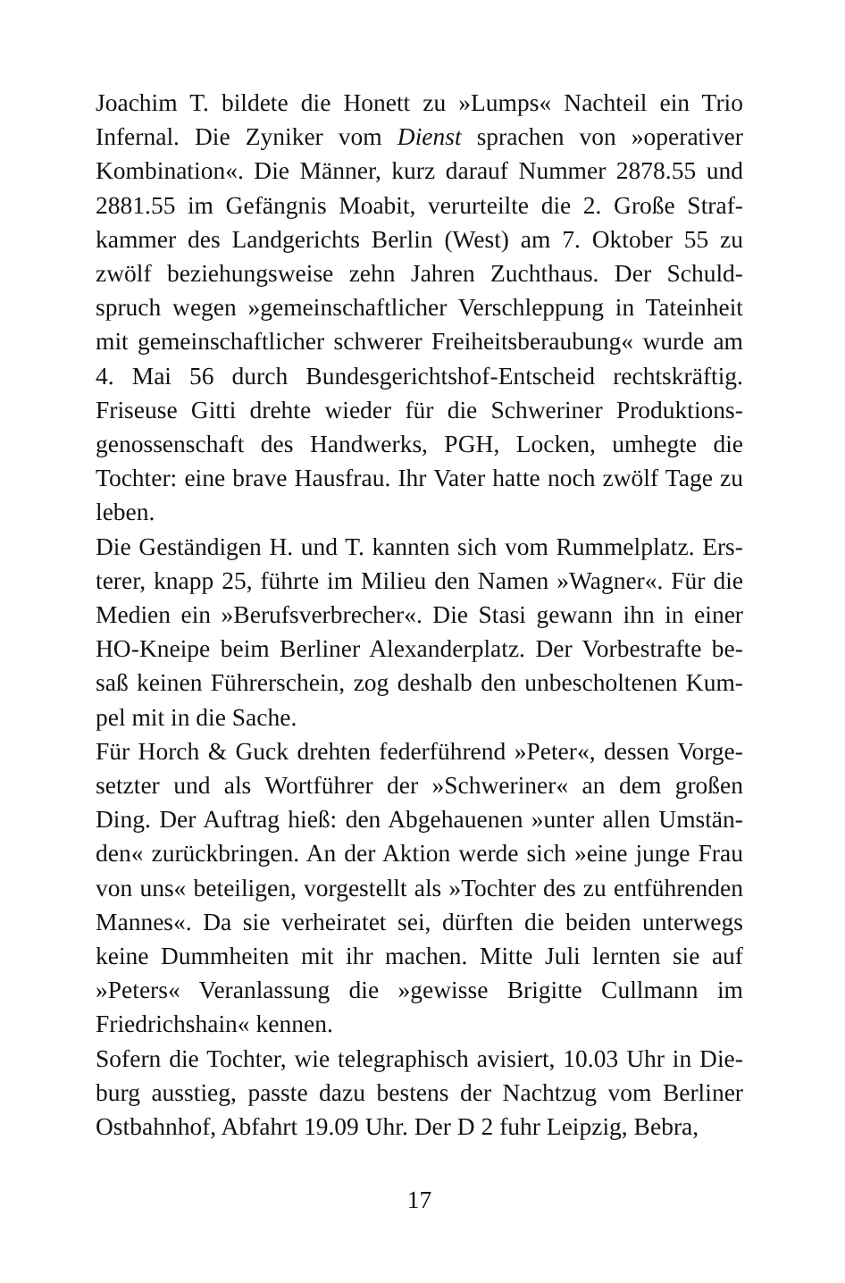Joachim T. bildete die Honett zu »Lumps« Nachteil ein Trio Infernal. Die Zyniker vom Dienst sprachen von »operativer Kombination«. Die Männer, kurz darauf Nummer 2878.55 und 2881.55 im Gefängnis Moabit, verurteilte die 2. Große Straf­kammer des Landgerichts Berlin (West) am 7. Oktober 55 zu zwölf beziehungsweise zehn Jahren Zuchthaus. Der Schuld­spruch wegen »gemeinschaftlicher Verschleppung in Tateinheit mit gemeinschaftlicher schwerer Freiheitsberaubung« wurde am 4. Mai 56 durch Bundesgerichtshof-Entscheid rechtskräftig. Friseuse Gitti drehte wieder für die Schweriner Produktions­genossenschaft des Handwerks, PGH, Locken, umhegte die Tochter: eine brave Hausfrau. Ihr Vater hatte noch zwölf Tage zu leben.
Die Geständigen H. und T. kannten sich vom Rummelplatz. Ers­terer, knapp 25, führte im Milieu den Namen »Wagner«. Für die Medien ein »Berufsverbrecher«. Die Stasi gewann ihn in einer HO-Kneipe beim Berliner Alexanderplatz. Der Vorbestrafte be­saß keinen Führerschein, zog deshalb den unbescholtenen Kum­pel mit in die Sache.
Für Horch & Guck drehten federführend »Peter«, dessen Vorge­setzter und als Wortführer der »Schweriner« an dem großen Ding. Der Auftrag hieß: den Abgehauenen »unter allen Umstän­den« zurückbringen. An der Aktion werde sich »eine junge Frau von uns« beteiligen, vorgestellt als »Tochter des zu entführen­den Mannes«. Da sie verheiratet sei, dürften die beiden unter­wegs keine Dummheiten mit ihr machen. Mitte Juli lernten sie auf »Peters« Veranlassung die »gewisse Brigitte Cullmann im Friedrichshain« kennen.
Sofern die Tochter, wie telegraphisch avisiert, 10.03 Uhr in Die­burg ausstieg, passte dazu bestens der Nachtzug vom Berliner Ostbahnhof, Abfahrt 19.09 Uhr. Der D 2 fuhr Leipzig, Bebra,
17